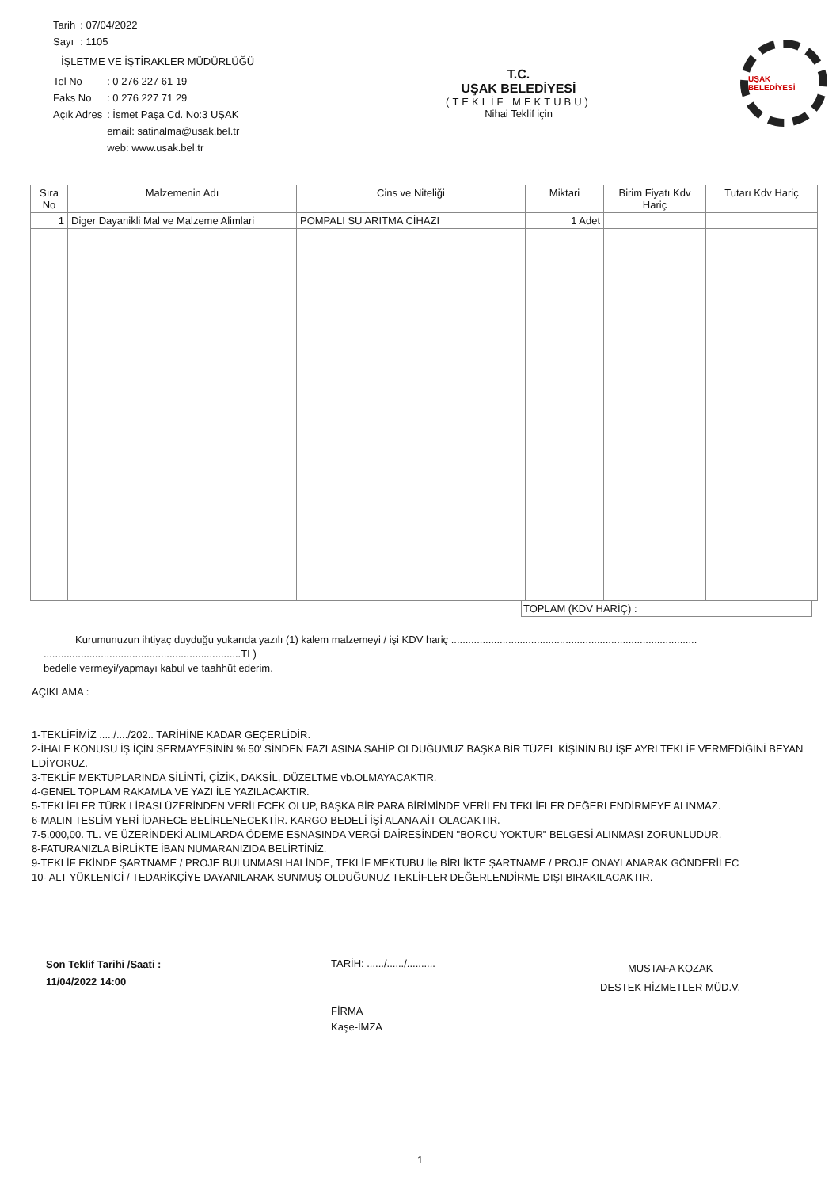| Tarih | : 07/04/2022 |
| Sayı | : 1105 |
İŞLETME VE İŞTİRAKLER MÜDÜRLÜĞÜ
| Tel No | : 0 276 227 61 19 |
| Faks No | : 0 276 227 71 29 |
| Açık Adres | : İsmet Paşa Cd. No:3 UŞAK |
| | email: satinalma@usak.bel.tr |
| | web: www.usak.bel.tr |
T.C.
UŞAK BELEDİYESİ
(TEKLİF MEKTUBU)
Nihai Teklif için
UŞAK BELEDİYESİ
| Sıra No | Malzemenin Adı | Cins ve Niteliği | Miktari | Birim Fiyatı Kdv Hariç | Tutarı Kdv Hariç |
| --- | --- | --- | --- | --- | --- |
| 1 | Diger Dayanikli Mal ve Malzeme Alimlari | POMPALI SU ARITMA CİHAZI | 1 Adet | | |
TOPLAM (KDV HARİÇ) :
Kurumunuzun ihtiyaç duyduğu yukarıda yazılı (1) kalem malzemeyi / işi KDV hariç ......................................................................................
.....................................................................TL)
bedelle vermeyi/yapmayı kabul ve taahhüt ederim.
AÇIKLAMA :
1-TEKLİFİMİZ ...../..../202.. TARİHİNE KADAR GEÇERLİDİR.
2-İHALE KONUSU İŞ İÇİN SERMAYESİNİN % 50' SİNDEN FAZLASINA SAHİP OLDUĞUMUZ BAŞKA BİR TÜZEL KİŞİNİN BU İŞE AYRI TEKLİF VERMEDİĞİNİ BEYAN EDİYORUZ.
3-TEKLİF MEKTUPLARINDA SİLİNTİ, ÇİZİK, DAKSİL, DÜZELTME vb.OLMAYACAKTIR.
4-GENEL TOPLAM RAKAMLA VE YAZI İLE YAZILACAKTIR.
5-TEKLİFLER TÜRK LİRASI ÜZERİNDEN VERİLECEK OLUP, BAŞKA BİR PARA BİRİMİNDE VERİLEN TEKLİFLER DEĞERLENDİRMEYE ALINMAZ.
6-MALIN TESLİM YERİ İDARECE BELİRLENECEKTİR. KARGO BEDELİ İŞİ ALANA AİT OLACAKTIR.
7-5.000,00. TL. VE ÜZERİNDEKİ ALIMLARDA ÖDEME ESNASINDA VERGİ DAİRESİNDEN "BORCU YOKTUR" BELGESİ ALINMASI ZORUNLUDUR.
8-FATURANIZLA BİRLİKTE İBAN NUMARANIZIDA BELİRTİNİZ.
9-TEKLİF EKİNDE ŞARTNAME / PROJE BULUNMASI HALİNDE, TEKLİF MEKTUBU İle BİRLİKTE ŞARTNAME / PROJE ONAYLANARAK GÖNDERİLEC
10- ALT YÜKLENİCİ / TEDARİKÇİYE DAYANILARAK SUNMUŞ OLDUĞUNUZ TEKLİFLER DEĞERLENDİRME DIŞI BIRAKILACAKTIR.
Son Teklif Tarihi /Saati :
11/04/2022 14:00
TARİH: ....../....../..........
FİRMA
Kaşe-İMZA
MUSTAFA KOZAK
DESTEK HİZMETLER MÜD.V.
1